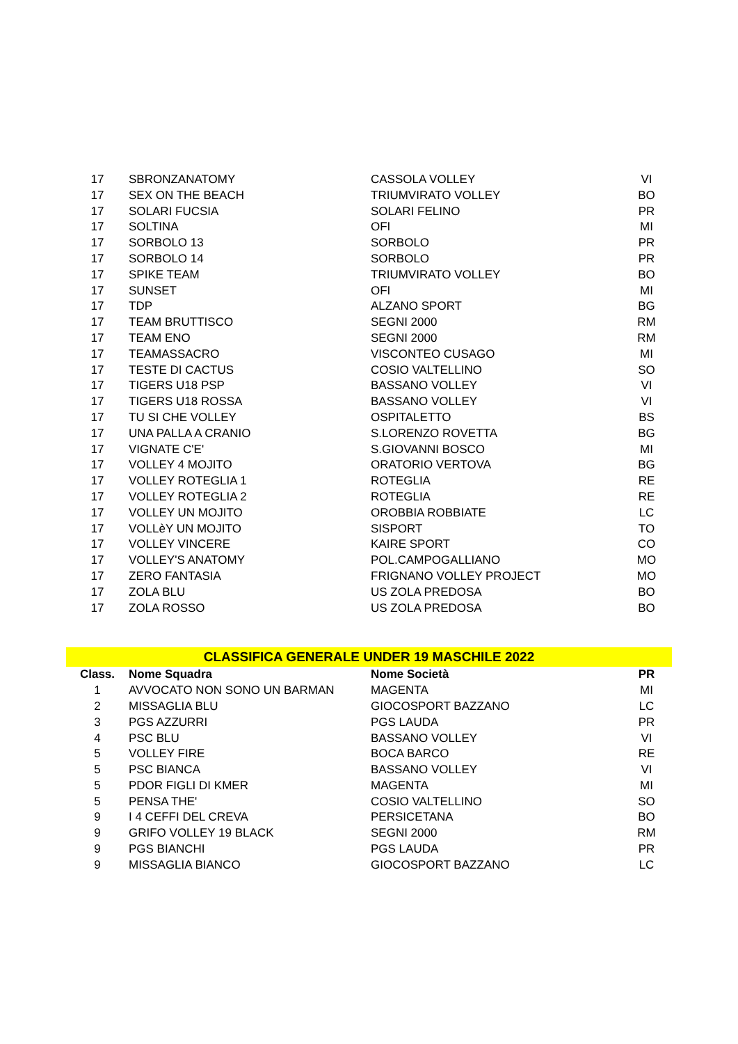| 17 | SBRONZANATOMY | CASSOLA VOLLEY | VI |
| 17 | SEX ON THE BEACH | TRIUMVIRATO VOLLEY | BO |
| 17 | SOLARI FUCSIA | SOLARI FELINO | PR |
| 17 | SOLTINA | OFI | MI |
| 17 | SORBOLO 13 | SORBOLO | PR |
| 17 | SORBOLO 14 | SORBOLO | PR |
| 17 | SPIKE TEAM | TRIUMVIRATO VOLLEY | BO |
| 17 | SUNSET | OFI | MI |
| 17 | TDP | ALZANO SPORT | BG |
| 17 | TEAM BRUTTISCO | SEGNI 2000 | RM |
| 17 | TEAM ENO | SEGNI 2000 | RM |
| 17 | TEAMASSACRO | VISCONTEO CUSAGO | MI |
| 17 | TESTE DI CACTUS | COSIO VALTELLINO | SO |
| 17 | TIGERS U18 PSP | BASSANO VOLLEY | VI |
| 17 | TIGERS U18 ROSSA | BASSANO VOLLEY | VI |
| 17 | TU SI CHE VOLLEY | OSPITALETTO | BS |
| 17 | UNA PALLA A CRANIO | S.LORENZO ROVETTA | BG |
| 17 | VIGNATE C'E' | S.GIOVANNI BOSCO | MI |
| 17 | VOLLEY 4 MOJITO | ORATORIO VERTOVA | BG |
| 17 | VOLLEY ROTEGLIA 1 | ROTEGLIA | RE |
| 17 | VOLLEY ROTEGLIA 2 | ROTEGLIA | RE |
| 17 | VOLLEY UN MOJITO | OROBBIA ROBBIATE | LC |
| 17 | VOLLèY UN MOJITO | SISPORT | TO |
| 17 | VOLLEY VINCERE | KAIRE SPORT | CO |
| 17 | VOLLEY'S ANATOMY | POL.CAMPOGALLIANO | MO |
| 17 | ZERO FANTASIA | FRIGNANO VOLLEY PROJECT | MO |
| 17 | ZOLA BLU | US ZOLA PREDOSA | BO |
| 17 | ZOLA ROSSO | US ZOLA PREDOSA | BO |
| CLASSIFICA GENERALE UNDER 19 MASCHILE 2022 | | | |
| Class. | Nome Squadra | Nome Società | PR |
| 1 | AVVOCATO NON SONO UN BARMAN | MAGENTA | MI |
| 2 | MISSAGLIA BLU | GIOCOSPORT BAZZANO | LC |
| 3 | PGS AZZURRI | PGS LAUDA | PR |
| 4 | PSC BLU | BASSANO VOLLEY | VI |
| 5 | VOLLEY FIRE | BOCA BARCO | RE |
| 5 | PSC BIANCA | BASSANO VOLLEY | VI |
| 5 | PDOR FIGLI DI KMER | MAGENTA | MI |
| 5 | PENSA THE' | COSIO VALTELLINO | SO |
| 9 | I 4 CEFFI DEL CREVA | PERSICETANA | BO |
| 9 | GRIFO VOLLEY 19 BLACK | SEGNI 2000 | RM |
| 9 | PGS BIANCHI | PGS LAUDA | PR |
| 9 | MISSAGLIA BIANCO | GIOCOSPORT BAZZANO | LC |